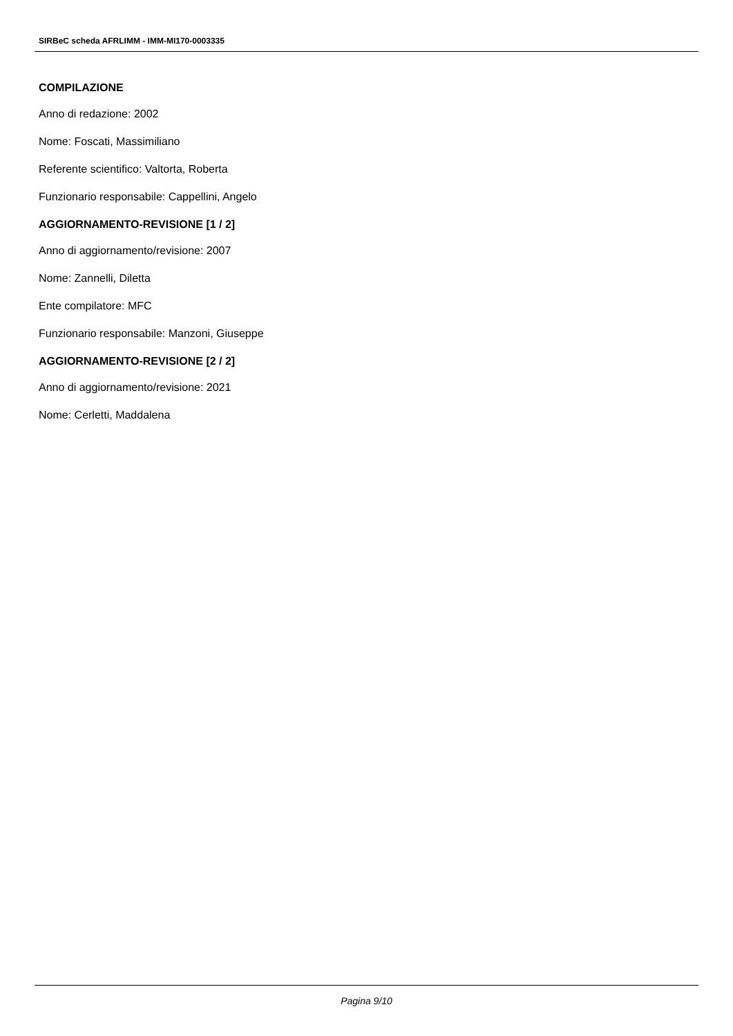SIRBeC scheda AFRLIMM - IMM-MI170-0003335
COMPILAZIONE
Anno di redazione: 2002
Nome: Foscati, Massimiliano
Referente scientifico: Valtorta, Roberta
Funzionario responsabile: Cappellini, Angelo
AGGIORNAMENTO-REVISIONE [1 / 2]
Anno di aggiornamento/revisione: 2007
Nome: Zannelli, Diletta
Ente compilatore: MFC
Funzionario responsabile: Manzoni, Giuseppe
AGGIORNAMENTO-REVISIONE [2 / 2]
Anno di aggiornamento/revisione: 2021
Nome: Cerletti, Maddalena
Pagina 9/10